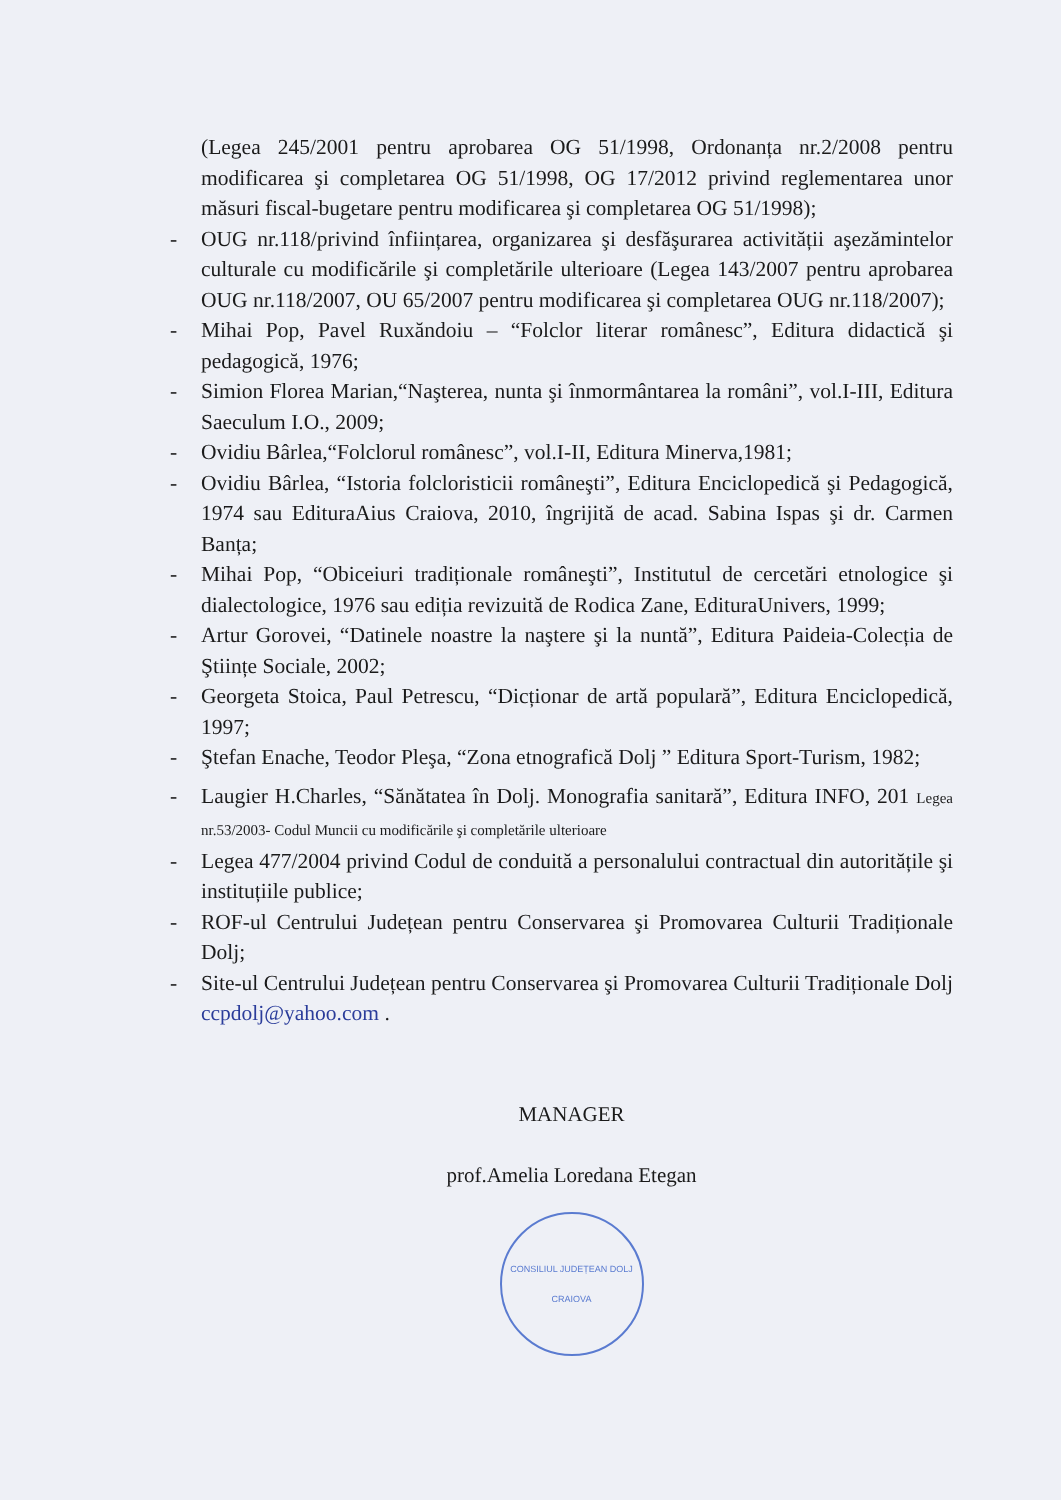(Legea 245/2001 pentru aprobarea OG 51/1998, Ordonanța nr.2/2008 pentru modificarea şi completarea OG 51/1998, OG 17/2012 privind reglementarea unor măsuri fiscal-bugetare pentru modificarea şi completarea OG 51/1998);
- OUG nr.118/privind înființarea, organizarea şi desfăşurarea activității aşezămintelor culturale cu modificările şi completările ulterioare (Legea 143/2007 pentru aprobarea OUG nr.118/2007, OU 65/2007 pentru modificarea şi completarea OUG nr.118/2007);
- Mihai Pop, Pavel Ruxăndoiu – “Folclor literar românesc”, Editura didactică şi pedagogică, 1976;
- Simion Florea Marian,“Naşterea, nunta şi înmormântarea la români”, vol.I-III, Editura Saeculum I.O., 2009;
- Ovidiu Bârlea,“Folclorul românesc”, vol.I-II, Editura Minerva,1981;
- Ovidiu Bârlea, “Istoria folcloristicii româneşti”, Editura Enciclopedică şi Pedagogică, 1974 sau EdituraAius Craiova, 2010, îngrijită de acad. Sabina Ispas şi dr. Carmen Banța;
- Mihai Pop, “Obiceiuri tradiționale româneşti”, Institutul de cercetări etnologice şi dialectologice, 1976 sau ediția revizuită de Rodica Zane, EdituraUnivers, 1999;
- Artur Gorovei, “Datinele noastre la naştere şi la nuntă”, Editura Paideia-Colecția de Ştiințe Sociale, 2002;
- Georgeta Stoica, Paul Petrescu, “Dicționar de artă populară”, Editura Enciclopedică, 1997;
- Ştefan Enache, Teodor Pleşa, “Zona etnografică Dolj ” Editura Sport-Turism, 1982;
- Laugier H.Charles, “Sănătatea în Dolj. Monografia sanitară”, Editura INFO, 201 Legea nr.53/2003- Codul Muncii cu modificările şi completările ulterioare
- Legea 477/2004 privind Codul de conduită a personalului contractual din autoritățile şi instituțiile publice;
- ROF-ul Centrului Județean pentru Conservarea şi Promovarea Culturii Tradiționale Dolj;
- Site-ul Centrului Județean pentru Conservarea şi Promovarea Culturii Tradiționale Dolj ccpdolj@yahoo.com .
MANAGER
prof.Amelia Loredana Etegan
CONSILIUL JUDEȚEAN DOLJ CRAIOVA